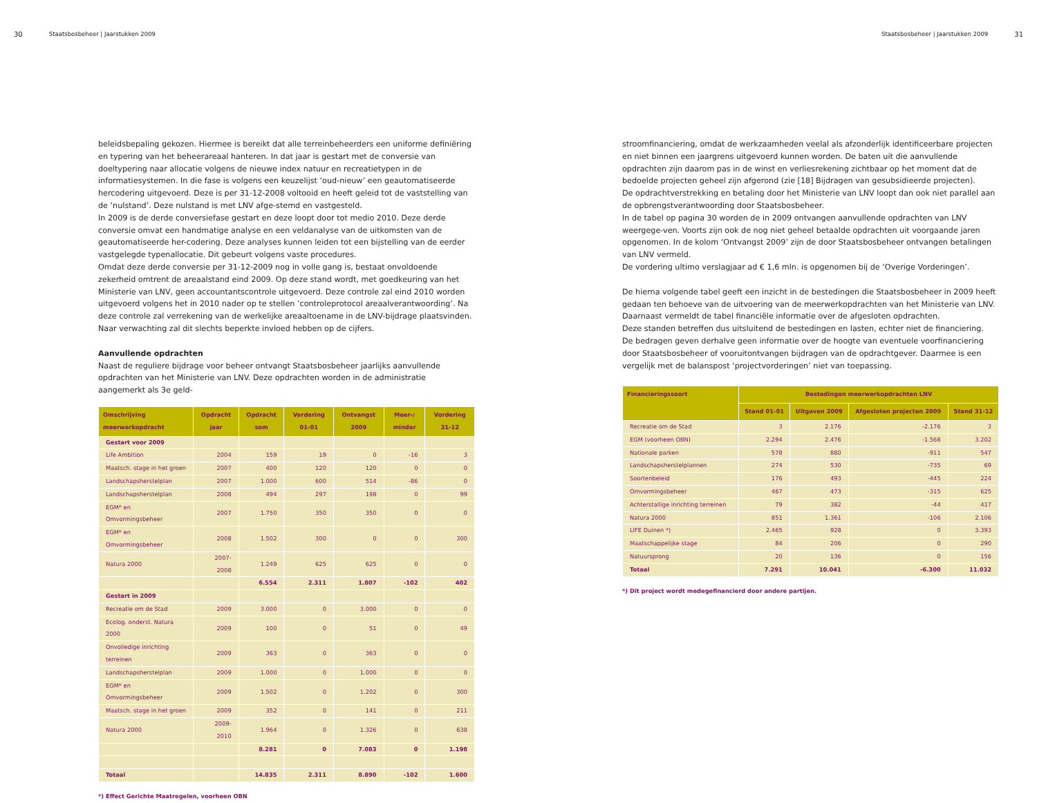30 Staatsbosbeheer | Jaarstukken 2009
beleidsbepaling gekozen. Hiermee is bereikt dat alle terreinbeheerders een uniforme definiëring en typering van het beheerareaal hanteren. In dat jaar is gestart met de conversie van doeltypering naar allocatie volgens de nieuwe index natuur en recreatietypen in de informatiesystemen. In die fase is volgens een keuzelijst ‘oud-nieuw’ een geautomatiseerde hercodering uitgevoerd. Deze is per 31-12-2008 voltooid en heeft geleid tot de vaststelling van de ‘nulstand’. Deze nulstand is met LNV afge-stemd en vastgesteld.
In 2009 is de derde conversiefase gestart en deze loopt door tot medio 2010. Deze derde conversie omvat een handmatige analyse en een veldanalyse van de uitkomsten van de geautomatiseerde her-codering. Deze analyses kunnen leiden tot een bijstelling van de eerder vastgelegde typenallocatie. Dit gebeurt volgens vaste procedures.
Omdat deze derde conversie per 31-12-2009 nog in volle gang is, bestaat onvoldoende zekerheid omtrent de areaalstand eind 2009. Op deze stand wordt, met goedkeuring van het Ministerie van LNV, geen accountantscontrole uitgevoerd. Deze controle zal eind 2010 worden uitgevoerd volgens het in 2010 nader op te stellen ‘controleprotocol areaalverantwoording’. Na deze controle zal verrekening van de werkelijke areaaltoename in de LNV-bijdrage plaatsvinden. Naar verwachting zal dit slechts beperkte invloed hebben op de cijfers.
Aanvullende opdrachten
Naast de reguliere bijdrage voor beheer ontvangt Staatsbosbeheer jaarlijks aanvullende opdrachten van het Ministerie van LNV. Deze opdrachten worden in de administratie aangemerkt als 3e geld-
| Omschrijving meerwerkopdracht | Opdracht jaar | Opdracht som | Vordering 01-01 | Ontvangst 2009 | Meer-/ minder | Vordering 31-12 |
| --- | --- | --- | --- | --- | --- | --- |
| Gestart voor 2009 | | | | | | |
| Life Ambition | 2004 | 159 | 19 | 0 | -16 | 3 |
| Maatsch. stage in het groen | 2007 | 400 | 120 | 120 | 0 | 0 |
| Landschapsherstelplan | 2007 | 1.000 | 600 | 514 | -86 | 0 |
| Landschapsherstelplan | 2008 | 494 | 297 | 198 | 0 | 99 |
| EGM* en Omvormingsbeheer | 2007 | 1.750 | 350 | 350 | 0 | 0 |
| EGM* en Omvormingsbeheer | 2008 | 1.502 | 300 | 0 | 0 | 300 |
| Natura 2000 | 2007-2008 | 1.249 | 625 | 625 | 0 | 0 |
| | | 6.554 | 2.311 | 1.807 | -102 | 402 |
| Gestart in 2009 | | | | | | |
| Recreatie om de Stad | 2009 | 3.000 | 0 | 3.000 | 0 | 0 |
| Ecolog. onderst. Natura 2000 | 2009 | 100 | 0 | 51 | 0 | 49 |
| Onvolledige inrichting terreinen | 2009 | 363 | 0 | 363 | 0 | 0 |
| Landschapsherstelplan | 2009 | 1.000 | 0 | 1.000 | 0 | 0 |
| EGM* en Omvormingsbeheer | 2009 | 1.502 | 0 | 1.202 | 0 | 300 |
| Maatsch. stage in het groen | 2009 | 352 | 0 | 141 | 0 | 211 |
| Natura 2000 | 2009-2010 | 1.964 | 0 | 1.326 | 0 | 638 |
| | | 8.281 | 0 | 7.083 | 0 | 1.198 |
| Totaal | | 14.835 | 2.311 | 8.890 | -102 | 1.600 |
*) Effect Gerichte Maatregelen, voorheen OBN
Staatsbosbeheer | Jaarstukken 2009 31
stroomfinanciering, omdat de werkzaamheden veelal als afzonderlijk identificeerbare projecten en niet binnen een jaargrens uitgevoerd kunnen worden. De baten uit die aanvullende opdrachten zijn daarom pas in de winst en verliesrekening zichtbaar op het moment dat de bedoelde projecten geheel zijn afgerond (zie [18] Bijdragen van gesubsidieerde projecten).
De opdrachtverstrekking en betaling door het Ministerie van LNV loopt dan ook niet parallel aan de opbrengstverantwoording door Staatsbosbeheer.
In de tabel op pagina 30 worden de in 2009 ontvangen aanvullende opdrachten van LNV weergege-ven. Voorts zijn ook de nog niet geheel betaalde opdrachten uit voorgaande jaren opgenomen. In de kolom ‘Ontvangst 2009’ zijn de door Staatsbosbeheer ontvangen betalingen van LNV vermeld.
De vordering ultimo verslagjaar ad € 1,6 mln. is opgenomen bij de ‘Overige Vorderingen’.
De hierna volgende tabel geeft een inzicht in de bestedingen die Staatsbosbeheer in 2009 heeft gedaan ten behoeve van de uitvoering van de meerwerkopdrachten van het Ministerie van LNV. Daarnaast vermeldt de tabel financiële informatie over de afgesloten opdrachten.
Deze standen betreffen dus uitsluitend de bestedingen en lasten, echter niet de financiering.
De bedragen geven derhalve geen informatie over de hoogte van eventuele voorfinanciering door Staatsbosbeheer of vooruitontvangen bijdragen van de opdrachtgever. Daarmee is een vergelijk met de balanspost ‘projectvorderingen’ niet van toepassing.
| Financieringssoort | Bestedingen meerwerkopdrachten LNV | | | |
| --- | --- | --- | --- | --- |
| | Stand 01-01 | Uitgaven 2009 | Afgesloten projecten 2009 | Stand 31-12 |
| Recreatie om de Stad | 3 | 2.176 | -2.176 | 3 |
| EGM (voorheen OBN) | 2.294 | 2.476 | -1.568 | 3.202 |
| Nationale parken | 578 | 880 | -911 | 547 |
| Landschapsherstelplannen | 274 | 530 | -735 | 69 |
| Soortenbeleid | 176 | 493 | -445 | 224 |
| Omvormingsbeheer | 467 | 473 | -315 | 625 |
| Achterstallige inrichting terreinen | 79 | 382 | -44 | 417 |
| Natura 2000 | 851 | 1.361 | -106 | 2.106 |
| LIFE Duinen *) | 2.465 | 928 | 0 | 3.393 |
| Maatschappelijke stage | 84 | 206 | 0 | 290 |
| Natuursprong | 20 | 136 | 0 | 156 |
| Totaal | 7.291 | 10.041 | -6.300 | 11.032 |
*) Dit project wordt medegefinancierd door andere partijen.